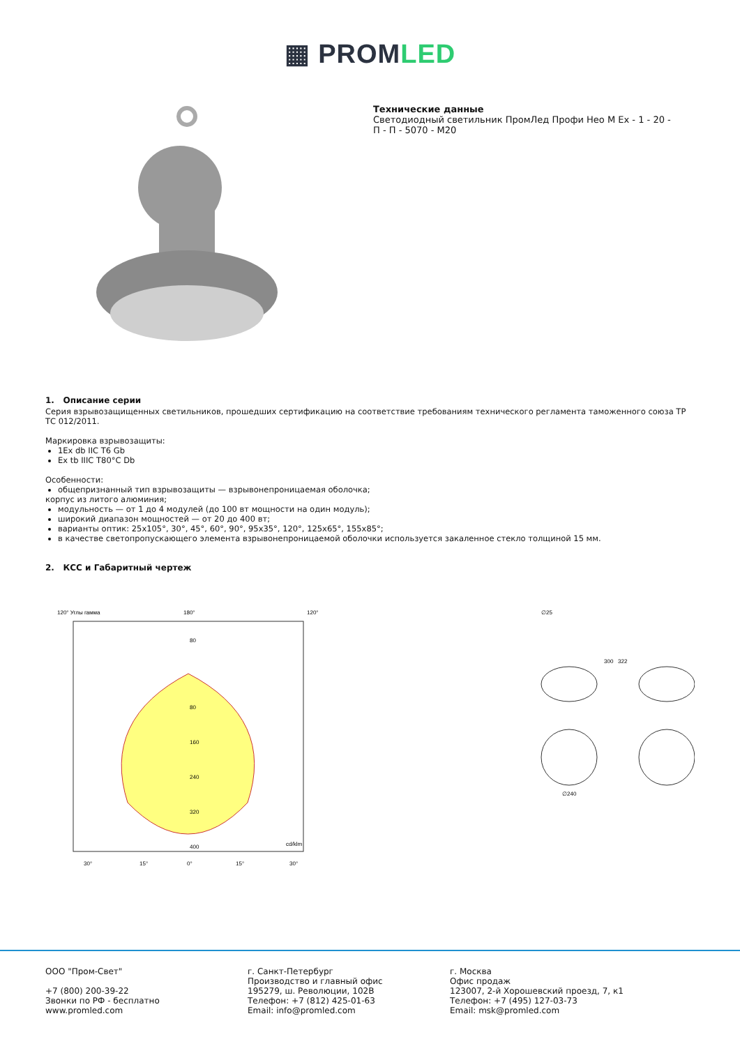▦ PROMLED
Технические данные
Светодиодный светильник ПромЛед Профи Нео М Ex - 1 - 20 -
П - П - 5070 - М20
1. Описание серии
Серия взрывозащищенных светильников, прошедших сертификацию на соответствие требованиям технического регламента таможенного союза ТР ТС 012/2011.
Маркировка взрывозащиты:
1Ex db IIC T6 Gb
Ex tb IIIC T80°C Db
Особенности:
общепризнанный тип взрывозащиты — взрывонепроницаемая оболочка;
корпус из литого алюминия;
модульность — от 1 до 4 модулей (до 100 вт мощности на один модуль);
широкий диапазон мощностей — от 20 до 400 вт;
варианты оптик: 25x105°, 30°, 45°, 60°, 90°, 95x35°, 120°, 125x65°, 155x85°;
в качестве светопропускающего элемента взрывонепроницаемой оболочки используется закаленное стекло толщиной 15 мм.
2. КСС и Габаритный чертеж
120° Углы гамма
180°
120°
80
80
160
240
320
400
cd/klm
30°
15°
0°
15°
30°
∅25
300
322
∅240
ООО "Пром-Свет"
+7 (800) 200-39-22
Звонки по РФ - бесплатно
www.promled.com
г. Санкт-Петербург
Производство и главный офис
195279, ш. Революции, 102В
Телефон: +7 (812) 425-01-63
Email: info@promled.com
г. Москва
Офис продаж
123007, 2-й Хорошевский проезд, 7, к1
Телефон: +7 (495) 127-03-73
Email: msk@promled.com